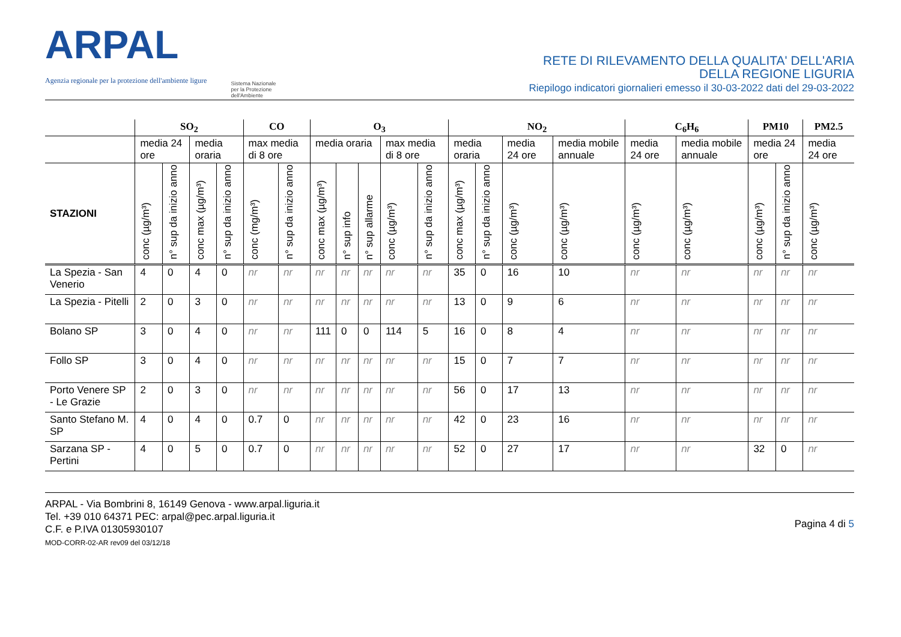ARPAL
Agenzia regionale per la protezione dell'ambiente ligure
Sistema Nazionale
per la Protezione
dell'Ambiente
RETE DI RILEVAMENTO DELLA QUALITA' DELL'ARIA
DELLA REGIONE LIGURIA
Riepilogo indicatori giornalieri emesso il 30-03-2022 dati del 29-03-2022
| | SO<sub>2</sub> | | | | CO | | O<sub>3</sub> | | | | | NO<sub>2</sub> | | | | C<sub>6</sub>H<sub>6</sub> | | PM10 | | PM2.5 |
| --- | --- | --- | --- | --- | --- | --- | --- | --- | --- | --- | --- | --- | --- | --- | --- | --- | --- | --- | --- | --- |
| | media 24 ore | | media oraria | | max media di 8 ore | | media oraria | | | max media di 8 ore | | media oraria | | media 24 ore | media mobile annuale | media 24 ore | media mobile annuale | media 24 ore | | media 24 ore |
| STAZIONI | conc (µg/m³) | n° sup da inizio anno | conc max (µg/m³) | n° sup da inizio anno | conc (mg/m³) | n° sup da inizio anno | conc max (µg/m³) | n° sup info | n° sup allarme | conc (µg/m³) | n° sup da inizio anno | conc max (µg/m³) | n° sup da inizio anno | conc (µg/m³) | conc (µg/m³) | conc (µg/m³) | conc (µg/m³) | conc (µg/m³) | n° sup da inizio anno | conc (µg/m³) |
| La Spezia - San Venerio | 4 | 0 | 4 | 0 | nr | nr | nr | nr | nr | nr | nr | 35 | 0 | 16 | 10 | nr | nr | nr | nr | nr |
| La Spezia - Pitelli | 2 | 0 | 3 | 0 | nr | nr | nr | nr | nr | nr | nr | 13 | 0 | 9 | 6 | nr | nr | nr | nr | nr |
| Bolano SP | 3 | 0 | 4 | 0 | nr | nr | 111 | 0 | 0 | 114 | 5 | 16 | 0 | 8 | 4 | nr | nr | nr | nr | nr |
| Follo SP | 3 | 0 | 4 | 0 | nr | nr | nr | nr | nr | nr | nr | 15 | 0 | 7 | 7 | nr | nr | nr | nr | nr |
| Porto Venere SP - Le Grazie | 2 | 0 | 3 | 0 | nr | nr | nr | nr | nr | nr | nr | 56 | 0 | 17 | 13 | nr | nr | nr | nr | nr |
| Santo Stefano M. SP | 4 | 0 | 4 | 0 | 0.7 | 0 | nr | nr | nr | nr | nr | 42 | 0 | 23 | 16 | nr | nr | nr | nr | nr |
| Sarzana SP - Pertini | 4 | 0 | 5 | 0 | 0.7 | 0 | nr | nr | nr | nr | nr | 52 | 0 | 27 | 17 | nr | nr | 32 | 0 | nr |
ARPAL - Via Bombrini 8, 16149 Genova - www.arpal.liguria.it
Tel. +39 010 64371 PEC: arpal@pec.arpal.liguria.it
C.F. e P.IVA 01305930107
MOD-CORR-02-AR rev09 del 03/12/18
Pagina 4 di 5